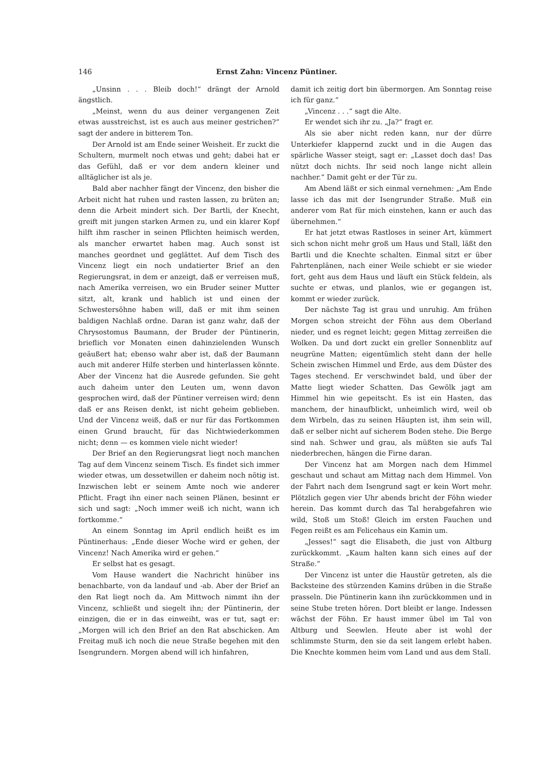146 Ernst Zahn: Vincenz Püntiner.
„Unsinn . . . Bleib doch!“ drängt der Arnold ängstlich.
„Meinst, wenn du aus deiner vergangenen Zeit etwas ausstreichst, ist es auch aus meiner gestrichen?“ sagt der andere in bitterem Ton.
Der Arnold ist am Ende seiner Weisheit. Er zuckt die Schultern, murmelt noch etwas und geht; dabei hat er das Gefühl, daß er vor dem andern kleiner und alltäglicher ist als je.
Bald aber nachher fängt der Vincenz, den bisher die Arbeit nicht hat ruhen und rasten lassen, zu brüten an; denn die Arbeit mindert sich. Der Bartli, der Knecht, greift mit jungen starken Armen zu, und ein klarer Kopf hilft ihm rascher in seinen Pflichten heimisch werden, als mancher erwartet haben mag. Auch sonst ist manches geordnet und geglättet. Auf dem Tisch des Vincenz liegt ein noch undatierter Brief an den Regierungsrat, in dem er anzeigt, daß er verreisen muß, nach Amerika verreisen, wo ein Bruder seiner Mutter sitzt, alt, krank und hablich ist und einen der Schwestersöhne haben will, daß er mit ihm seinen baldigen Nachlaß ordne. Daran ist ganz wahr, daß der Chrysostomus Baumann, der Bruder der Püntinerin, brieflich vor Monaten einen dahinzielenden Wunsch geäußert hat; ebenso wahr aber ist, daß der Baumann auch mit anderer Hilfe sterben und hinterlassen könnte. Aber der Vincenz hat die Ausrede gefunden. Sie geht auch daheim unter den Leuten um, wenn davon gesprochen wird, daß der Püntiner verreisen wird; denn daß er ans Reisen denkt, ist nicht geheim geblieben. Und der Vincenz weiß, daß er nur für das Fortkommen einen Grund braucht, für das Nichtwiederkommen nicht; denn — es kommen viele nicht wieder!
Der Brief an den Regierungsrat liegt noch manchen Tag auf dem Vincenz seinem Tisch. Es findet sich immer wieder etwas, um dessetwillen er daheim noch nötig ist. Inzwischen lebt er seinem Amte noch wie anderer Pflicht. Fragt ihn einer nach seinen Plänen, besinnt er sich und sagt: „Noch immer weiß ich nicht, wann ich fortkomme.“
An einem Sonntag im April endlich heißt es im Püntinerhaus: „Ende dieser Woche wird er gehen, der Vincenz! Nach Amerika wird er gehen.“
Er selbst hat es gesagt.
Vom Hause wandert die Nachricht hinüber ins benachbarte, von da landauf und -ab. Aber der Brief an den Rat liegt noch da. Am Mittwoch nimmt ihn der Vincenz, schließt und siegelt ihn; der Püntinerin, der einzigen, die er in das einweiht, was er tut, sagt er: „Morgen will ich den Brief an den Rat abschicken. Am Freitag muß ich noch die neue Straße begehen mit den Isengrundern. Morgen abend will ich hinfahren,
damit ich zeitig dort bin übermorgen. Am Sonntag reise ich für ganz.“
„Vincenz . . .“ sagt die Alte.
Er wendet sich ihr zu. „Ja?“ fragt er.
Als sie aber nicht reden kann, nur der dürre Unterkiefer klappernd zuckt und in die Augen das spärliche Wasser steigt, sagt er: „Lasset doch das! Das nützt doch nichts. Ihr seid noch lange nicht allein nachher.“ Damit geht er der Tür zu.
Am Abend läßt er sich einmal vernehmen: „Am Ende lasse ich das mit der Isengrunder Straße. Muß ein anderer vom Rat für mich einstehen, kann er auch das übernehmen.“
Er hat jetzt etwas Rastloses in seiner Art, kümmert sich schon nicht mehr groß um Haus und Stall, läßt den Bartli und die Knechte schalten. Einmal sitzt er über Fahrtenplänen, nach einer Weile schiebt er sie wieder fort, geht aus dem Haus und läuft ein Stück feldein, als suchte er etwas, und planlos, wie er gegangen ist, kommt er wieder zurück.
Der nächste Tag ist grau und unruhig. Am frühen Morgen schon streicht der Föhn aus dem Oberland nieder, und es regnet leicht; gegen Mittag zerreißen die Wolken. Da und dort zuckt ein greller Sonnenblitz auf neugrüne Matten; eigentümlich steht dann der helle Schein zwischen Himmel und Erde, aus dem Düster des Tages stechend. Er verschwindet bald, und über der Matte liegt wieder Schatten. Das Gewölk jagt am Himmel hin wie gepeitscht. Es ist ein Hasten, das manchem, der hinaufblickt, unheimlich wird, weil ob dem Wirbeln, das zu seinen Häupten ist, ihm sein will, daß er selber nicht auf sicherem Boden stehe. Die Berge sind nah. Schwer und grau, als müßten sie aufs Tal niederbrechen, hängen die Firne daran.
Der Vincenz hat am Morgen nach dem Himmel geschaut und schaut am Mittag nach dem Himmel. Von der Fahrt nach dem Isengrund sagt er kein Wort mehr. Plötzlich gegen vier Uhr abends bricht der Föhn wieder herein. Das kommt durch das Tal herabgefahren wie wild, Stoß um Stoß! Gleich im ersten Fauchen und Fegen reißt es am Felicehaus ein Kamin um.
„Jesses!“ sagt die Elisabeth, die just von Altburg zurückkommt. „Kaum halten kann sich eines auf der Straße.“
Der Vincenz ist unter die Haustür getreten, als die Backsteine des stürzenden Kamins drüben in die Straße prasseln. Die Püntinerin kann ihn zurückkommen und in seine Stube treten hören. Dort bleibt er lange. Indessen wächst der Föhn. Er haust immer übel im Tal von Altburg und Seewlen. Heute aber ist wohl der schlimmste Sturm, den sie da seit langem erlebt haben. Die Knechte kommen heim vom Land und aus dem Stall.